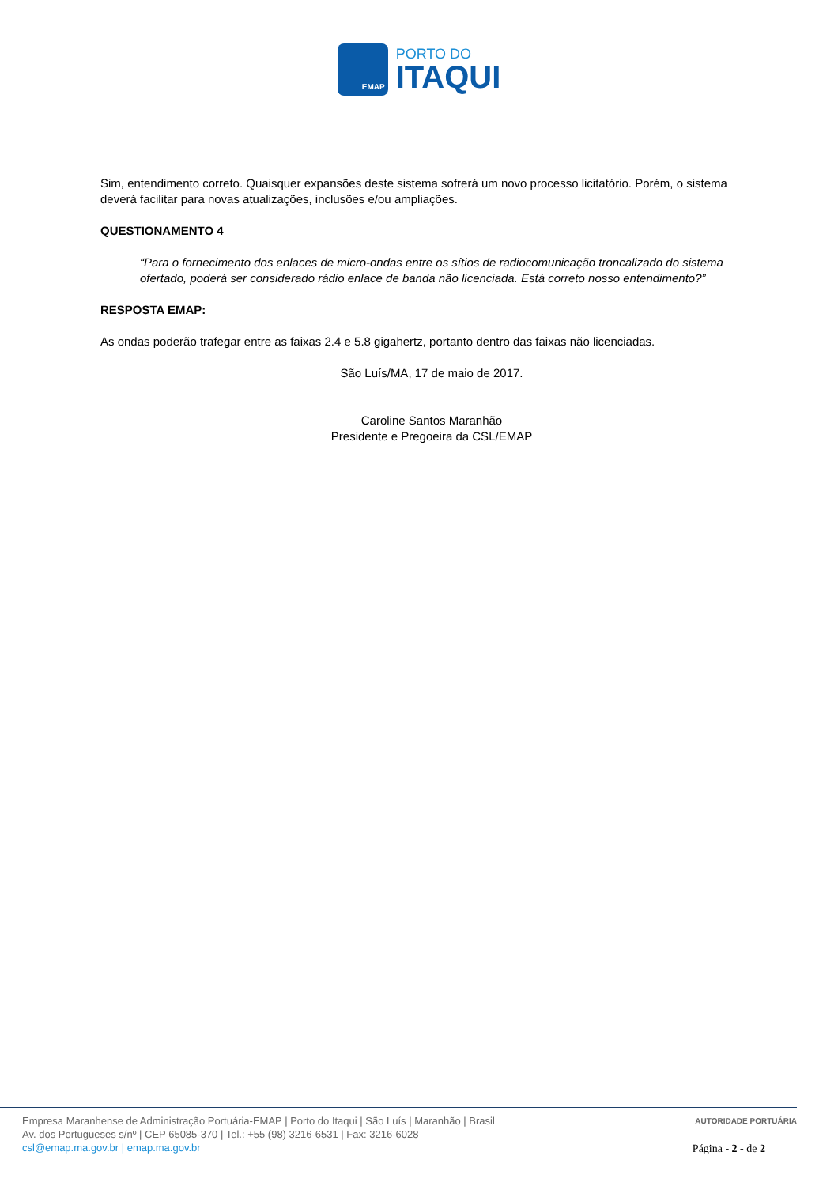EMAP
PORTO DO
ITAQUI
Sim, entendimento correto. Quaisquer expansões deste sistema sofrerá um novo processo licitatório. Porém, o sistema deverá facilitar para novas atualizações, inclusões e/ou ampliações.
QUESTIONAMENTO 4
“Para o fornecimento dos enlaces de micro-ondas entre os sítios de radiocomunicação troncalizado do sistema ofertado, poderá ser considerado rádio enlace de banda não licenciada. Está correto nosso entendimento?”
RESPOSTA EMAP:
As ondas poderão trafegar entre as faixas 2.4 e 5.8 gigahertz, portanto dentro das faixas não licenciadas.
São Luís/MA, 17 de maio de 2017.
Caroline Santos Maranhão
Presidente e Pregoeira da CSL/EMAP
Empresa Maranhense de Administração Portuária-EMAP | Porto do Itaqui | São Luís | Maranhão | Brasil
Av. dos Portugueses s/nº | CEP 65085-370 | Tel.: +55 (98) 3216-6531 | Fax: 3216-6028
csl@emap.ma.gov.br | emap.ma.gov.br
AUTORIDADE PORTUÁRIA
Página - 2 - de 2